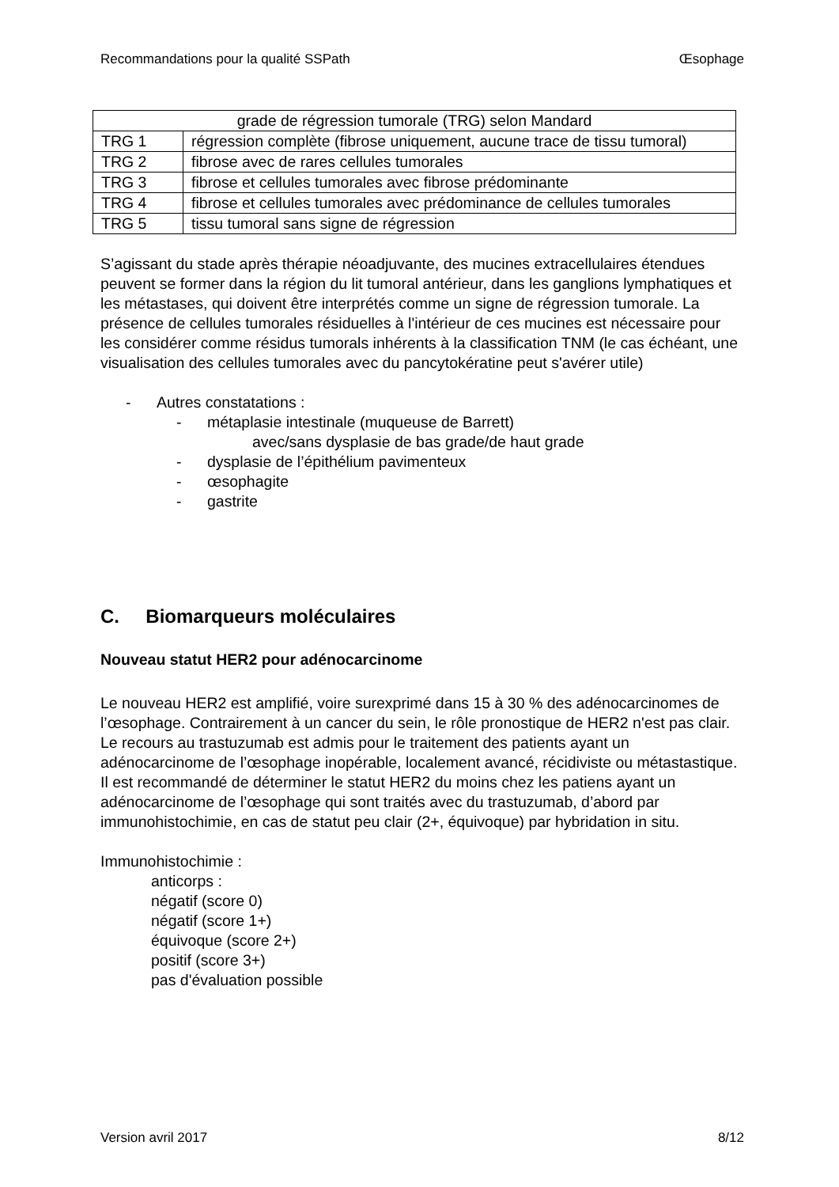Recommandations pour la qualité SSPath Œsophage
| grade de régression tumorale (TRG) selon Mandard | |
| --- | --- |
| TRG 1 | régression complète (fibrose uniquement, aucune trace de tissu tumoral) |
| TRG 2 | fibrose avec de rares cellules tumorales |
| TRG 3 | fibrose et cellules tumorales avec fibrose prédominante |
| TRG 4 | fibrose et cellules tumorales avec prédominance de cellules tumorales |
| TRG 5 | tissu tumoral sans signe de régression |
S’agissant du stade après thérapie néoadjuvante, des mucines extracellulaires étendues peuvent se former dans la région du lit tumoral antérieur, dans les ganglions lymphatiques et les métastases, qui doivent être interprétés comme un signe de régression tumorale. La présence de cellules tumorales résiduelles à l'intérieur de ces mucines est nécessaire pour les considérer comme résidus tumorals inhérents à la classification TNM (le cas échéant, une visualisation des cellules tumorales avec du pancytokératine peut s'avérer utile)
- Autres constatations :
- métaplasie intestinale (muqueuse de Barrett)
avec/sans dysplasie de bas grade/de haut grade
- dysplasie de l’épithélium pavimenteux
- œsophagite
- gastrite
C. Biomarqueurs moléculaires
Nouveau statut HER2 pour adénocarcinome
Le nouveau HER2 est amplifié, voire surexprimé dans 15 à 30 % des adénocarcinomes de l’œsophage. Contrairement à un cancer du sein, le rôle pronostique de HER2 n'est pas clair. Le recours au trastuzumab est admis pour le traitement des patients ayant un adénocarcinome de l’œsophage inopérable, localement avancé, récidiviste ou métastastique.
Il est recommandé de déterminer le statut HER2 du moins chez les patiens ayant un adénocarcinome de l’œsophage qui sont traités avec du trastuzumab, d’abord par immunohistochimie, en cas de statut peu clair (2+, équivoque) par hybridation in situ.
Immunohistochimie :
anticorps :
négatif (score 0)
négatif (score 1+)
équivoque (score 2+)
positif (score 3+)
pas d'évaluation possible
Version avril 2017 8/12